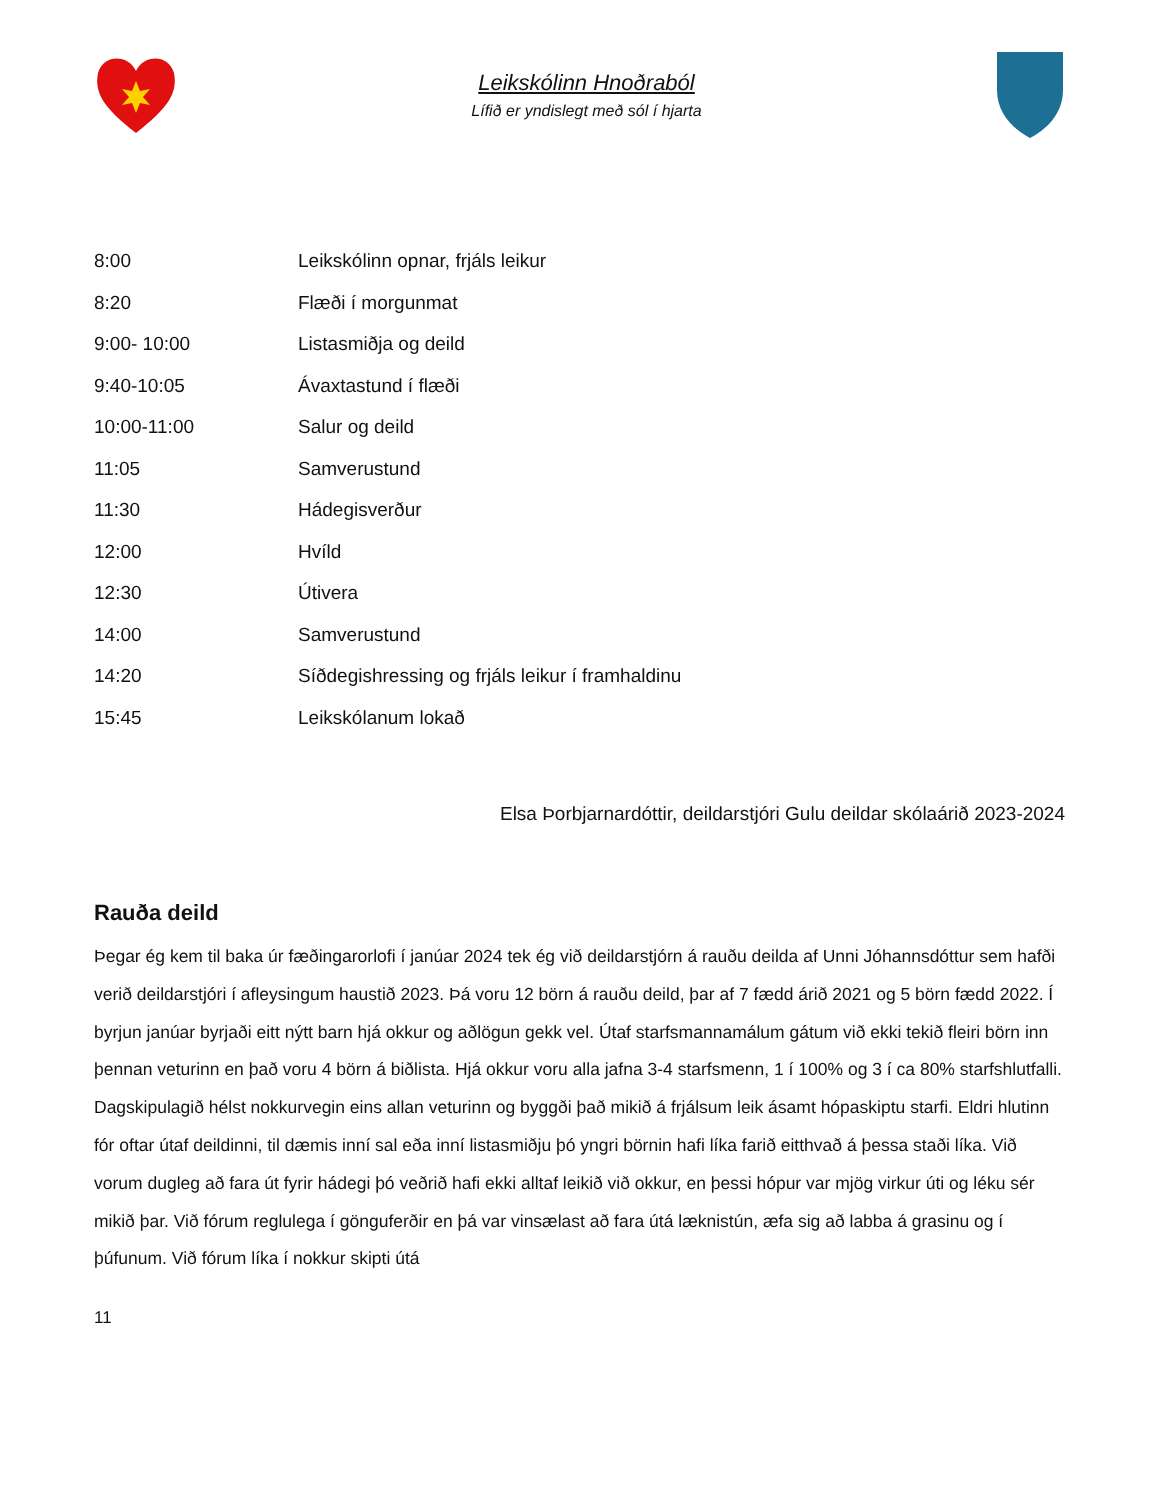Leikskólinn Hnoðraból
Lífið er yndislegt með sól í hjarta
| 8:00 | Leikskólinn opnar, frjáls leikur |
| 8:20 | Flæði í morgunmat |
| 9:00- 10:00 | Listasmiðja og deild |
| 9:40-10:05 | Ávaxtastund í flæði |
| 10:00-11:00 | Salur og deild |
| 11:05 | Samverustund |
| 11:30 | Hádegisverður |
| 12:00 | Hvíld |
| 12:30 | Útivera |
| 14:00 | Samverustund |
| 14:20 | Síðdegishressing og frjáls leikur í framhaldinu |
| 15:45 | Leikskólanum lokað |
Elsa Þorbjarnardóttir, deildarstjóri Gulu deildar skólaárið 2023-2024
Rauða deild
Þegar ég kem til baka úr fæðingarorlofi í janúar 2024 tek ég við deildarstjórn á rauðu deilda af Unni Jóhannsdóttur sem hafði verið deildarstjóri í afleysingum haustið 2023. Þá voru 12 börn á rauðu deild, þar af 7 fædd árið 2021 og 5 börn fædd 2022. Í byrjun janúar byrjaði eitt nýtt barn hjá okkur og aðlögun gekk vel. Útaf starfsmannamálum gátum við ekki tekið fleiri börn inn þennan veturinn en það voru 4 börn á biðlista. Hjá okkur voru alla jafna 3-4 starfsmenn, 1 í 100% og 3 í ca 80% starfshlutfalli. Dagskipulagið hélst nokkurvegin eins allan veturinn og byggði það mikið á frjálsum leik ásamt hópaskiptu starfi. Eldri hlutinn fór oftar útaf deildinni, til dæmis inní sal eða inní listasmiðju þó yngri börnin hafi líka farið eitthvað á þessa staði líka. Við vorum dugleg að fara út fyrir hádegi þó veðrið hafi ekki alltaf leikið við okkur, en þessi hópur var mjög virkur úti og léku sér mikið þar. Við fórum reglulega í gönguferðir en þá var vinsælast að fara útá læknistún, æfa sig að labba á grasinu og í þúfunum. Við fórum líka í nokkur skipti útá
11